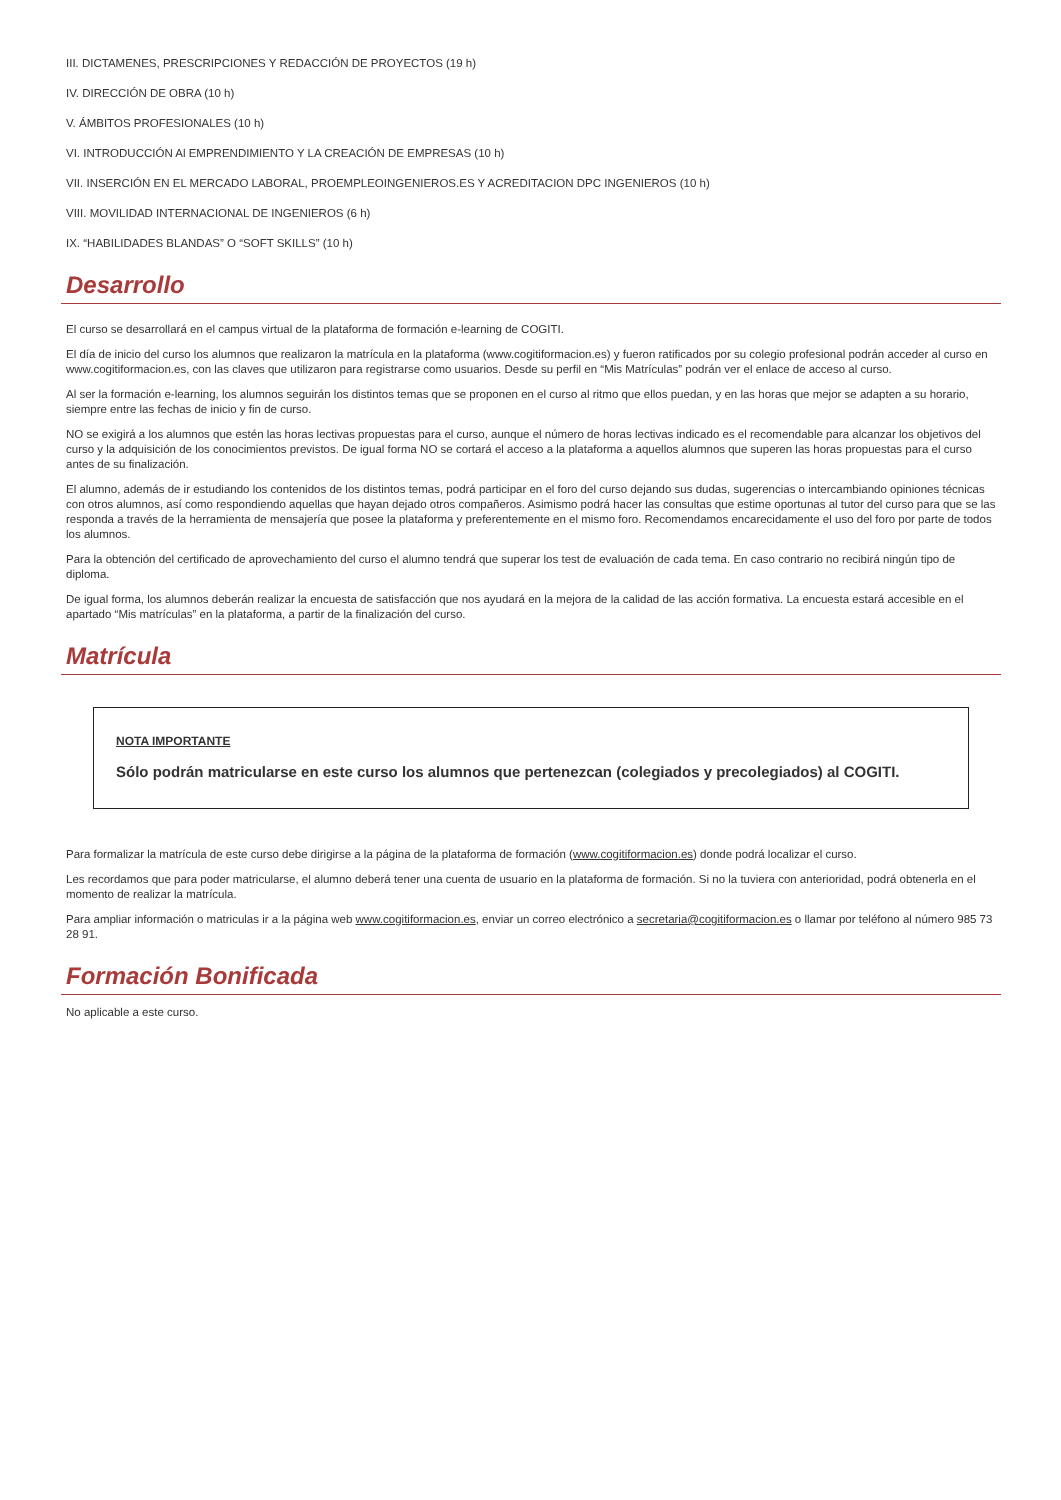III. DICTAMENES, PRESCRIPCIONES Y REDACCIÓN DE PROYECTOS (19 h)
IV. DIRECCIÓN DE OBRA (10 h)
V. ÁMBITOS PROFESIONALES (10 h)
VI. INTRODUCCIÓN Al EMPRENDIMIENTO Y LA CREACIÓN DE EMPRESAS (10 h)
VII. INSERCIÓN EN EL MERCADO LABORAL, PROEMPLEOINGENIEROS.ES Y ACREDITACION DPC INGENIEROS (10 h)
VIII. MOVILIDAD INTERNACIONAL DE INGENIEROS (6 h)
IX. “HABILIDADES BLANDAS” O “SOFT SKILLS” (10 h)
Desarrollo
El curso se desarrollará en el campus virtual de la plataforma de formación e-learning de COGITI.
El día de inicio del curso los alumnos que realizaron la matrícula en la plataforma (www.cogitiformacion.es) y fueron ratificados por su colegio profesional podrán acceder al curso en www.cogitiformacion.es, con las claves que utilizaron para registrarse como usuarios. Desde su perfil en “Mis Matrículas” podrán ver el enlace de acceso al curso.
Al ser la formación e-learning, los alumnos seguirán los distintos temas que se proponen en el curso al ritmo que ellos puedan, y en las horas que mejor se adapten a su horario, siempre entre las fechas de inicio y fin de curso.
NO se exigirá a los alumnos que estén las horas lectivas propuestas para el curso, aunque el número de horas lectivas indicado es el recomendable para alcanzar los objetivos del curso y la adquisición de los conocimientos previstos. De igual forma NO se cortará el acceso a la plataforma a aquellos alumnos que superen las horas propuestas para el curso antes de su finalización.
El alumno, además de ir estudiando los contenidos de los distintos temas, podrá participar en el foro del curso dejando sus dudas, sugerencias o intercambiando opiniones técnicas con otros alumnos, así como respondiendo aquellas que hayan dejado otros compañeros. Asimismo podrá hacer las consultas que estime oportunas al tutor del curso para que se las responda a través de la herramienta de mensajería que posee la plataforma y preferentemente en el mismo foro. Recomendamos encarecidamente el uso del foro por parte de todos los alumnos.
Para la obtención del certificado de aprovechamiento del curso el alumno tendrá que superar los test de evaluación de cada tema. En caso contrario no recibirá ningún tipo de diploma.
De igual forma, los alumnos deberán realizar la encuesta de satisfacción que nos ayudará en la mejora de la calidad de las acción formativa. La encuesta estará accesible en el apartado “Mis matrículas” en la plataforma, a partir de la finalización del curso.
Matrícula
NOTA IMPORTANTE
Sólo podrán matricularse en este curso los alumnos que pertenezcan (colegiados y precolegiados) al COGITI.
Para formalizar la matrícula de este curso debe dirigirse a la página de la plataforma de formación (www.cogitiformacion.es) donde podrá localizar el curso.
Les recordamos que para poder matricularse, el alumno deberá tener una cuenta de usuario en la plataforma de formación. Si no la tuviera con anterioridad, podrá obtenerla en el momento de realizar la matrícula.
Para ampliar información o matriculas ir a la página web www.cogitiformacion.es, enviar un correo electrónico a secretaria@cogitiformacion.es o llamar por teléfono al número 985 73 28 91.
Formación Bonificada
No aplicable a este curso.